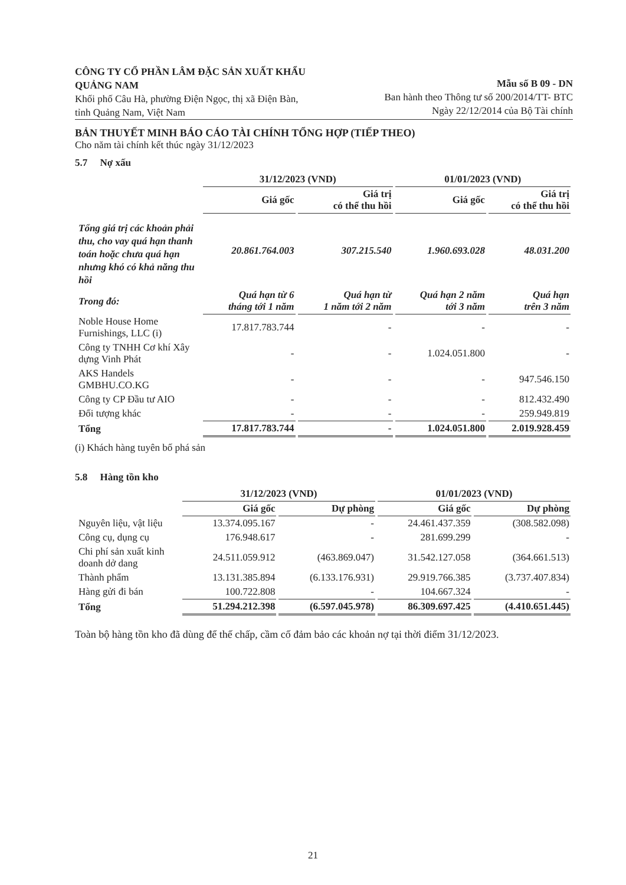CÔNG TY CỔ PHẦN LÂM ĐẶC SẢN XUẤT KHẨU QUẢNG NAM
Khối phố Câu Hà, phường Điện Ngọc, thị xã Điện Bàn, tỉnh Quảng Nam, Việt Nam
Mẫu số B 09 - DN
Ban hành theo Thông tư số 200/2014/TT- BTC
Ngày 22/12/2014 của Bộ Tài chính
BẢN THUYẾT MINH BÁO CÁO TÀI CHÍNH TỔNG HỢP (TIẾP THEO)
Cho năm tài chính kết thúc ngày 31/12/2023
5.7 Nợ xấu
| | 31/12/2023 (VND) | | 01/01/2023 (VND) | |
| --- | --- | --- | --- | --- |
| | Giá gốc | Giá trị có thể thu hồi | Giá gốc | Giá trị có thể thu hồi |
| Tổng giá trị các khoản phải thu, cho vay quá hạn thanh toán hoặc chưa quá hạn nhưng khó có khả năng thu hồi | 20.861.764.003 | 307.215.540 | 1.960.693.028 | 48.031.200 |
| Trong đó: | Quá hạn từ 6 tháng tới 1 năm | Quá hạn từ 1 năm tới 2 năm | Quá hạn 2 năm tới 3 năm | Quá hạn trên 3 năm |
| Noble House Home Furnishings, LLC (i) | 17.817.783.744 | - | - | - |
| Công ty TNHH Cơ khí Xây dựng Vinh Phát | - | - | 1.024.051.800 | - |
| AKS Handels GMBHU.CO.KG | - | - | - | 947.546.150 |
| Công ty CP Đầu tư AIO | - | - | - | 812.432.490 |
| Đối tượng khác | - | - | - | 259.949.819 |
| Tổng | 17.817.783.744 | - | 1.024.051.800 | 2.019.928.459 |
(i) Khách hàng tuyên bố phá sản
5.8 Hàng tồn kho
| | 31/12/2023 (VND) | | 01/01/2023 (VND) | |
| --- | --- | --- | --- | --- |
| | Giá gốc | Dự phòng | Giá gốc | Dự phòng |
| Nguyên liệu, vật liệu | 13.374.095.167 | - | 24.461.437.359 | (308.582.098) |
| Công cụ, dụng cụ | 176.948.617 | - | 281.699.299 | - |
| Chi phí sản xuất kinh doanh dở dang | 24.511.059.912 | (463.869.047) | 31.542.127.058 | (364.661.513) |
| Thành phẩm | 13.131.385.894 | (6.133.176.931) | 29.919.766.385 | (3.737.407.834) |
| Hàng gửi đi bán | 100.722.808 | - | 104.667.324 | - |
| Tổng | 51.294.212.398 | (6.597.045.978) | 86.309.697.425 | (4.410.651.445) |
Toàn bộ hàng tồn kho đã dùng để thế chấp, cầm cố đảm bảo các khoản nợ tại thời điểm 31/12/2023.
21